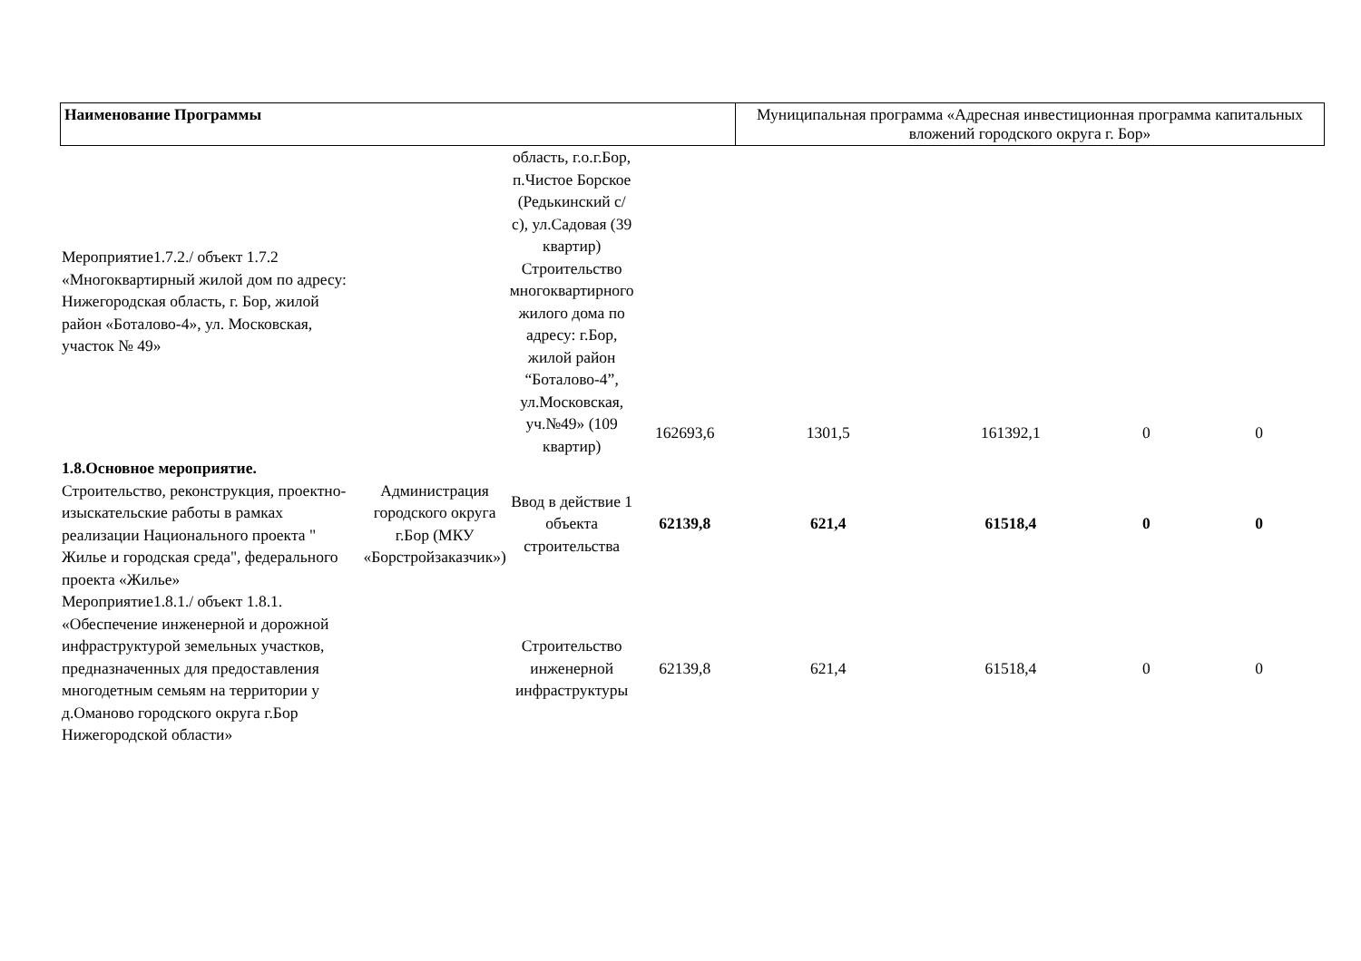| Наименование Программы | Муниципальная программа «Адресная инвестиционная программа капитальных вложений городского округа г. Бор» |
| Мероприятие1.7.2./ объект 1.7.2 «Многоквартирный жилой дом по адресу: Нижегородская область, г. Бор, жилой район «Боталово-4», ул. Московская, участок № 49» | | область, г.о.г.Бор, п.Чистое Борское (Редькинский с/с), ул.Садовая (39 квартир) Строительство многоквартирного жилого дома по адресу: г.Бор, жилой район “Боталово-4”, ул.Московская, уч.№49» (109 квартир) | 162693,6 | 1301,5 | 161392,1 | 0 | 0 |
| 1.8.Основное мероприятие. Строительство, реконструкция, проектно-изыскательские работы в рамках реализации Национального проекта " Жилье и городская среда", федерального проекта «Жилье» | Администрация городского округа г.Бор (МКУ «Борстройзаказчик») | Ввод в действие 1 объекта строительства | 62139,8 | 621,4 | 61518,4 | 0 | 0 |
| Мероприятие1.8.1./ объект 1.8.1. «Обеспечение инженерной и дорожной инфраструктурой земельных участков, предназначенных для предоставления многодетным семьям на территории у д.Оманово городского округа г.Бор Нижегородской области» | | Строительство инженерной инфраструктуры | 62139,8 | 621,4 | 61518,4 | 0 | 0 |